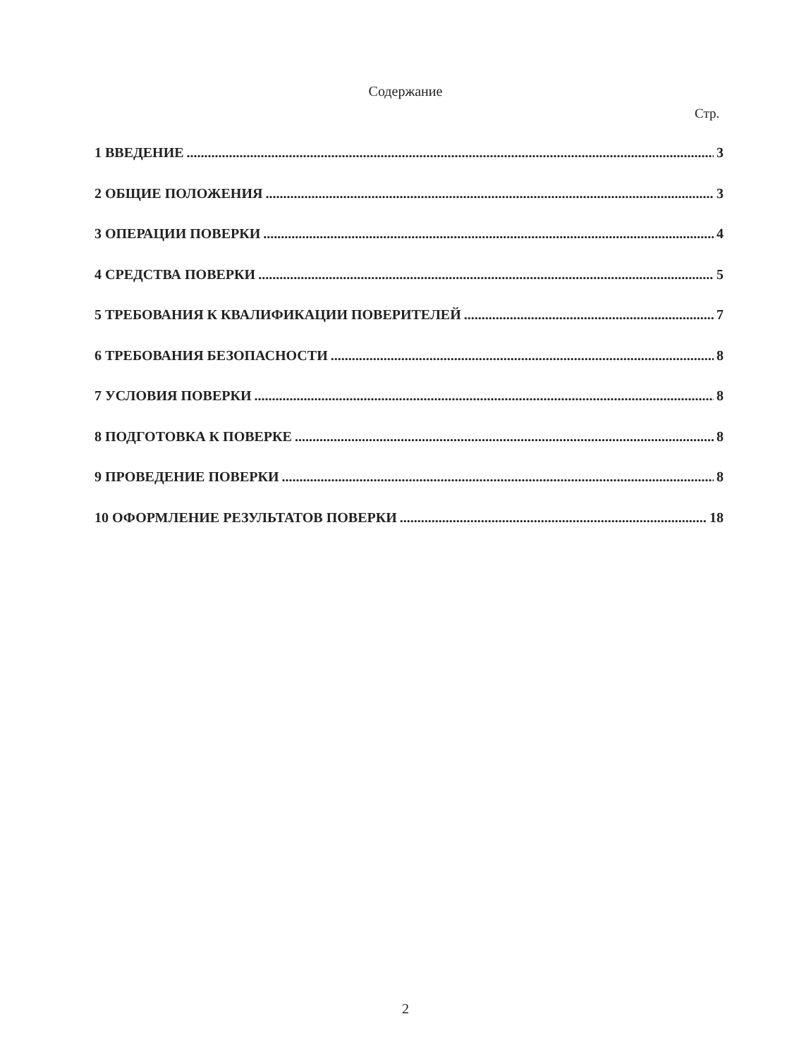Содержание
Стр.
1 ВВЕДЕНИЕ 3
2 ОБЩИЕ ПОЛОЖЕНИЯ 3
3 ОПЕРАЦИИ ПОВЕРКИ 4
4 СРЕДСТВА ПОВЕРКИ 5
5 ТРЕБОВАНИЯ К КВАЛИФИКАЦИИ ПОВЕРИТЕЛЕЙ 7
6 ТРЕБОВАНИЯ БЕЗОПАСНОСТИ 8
7 УСЛОВИЯ ПОВЕРКИ 8
8 ПОДГОТОВКА К ПОВЕРКЕ 8
9 ПРОВЕДЕНИЕ ПОВЕРКИ 8
10 ОФОРМЛЕНИЕ РЕЗУЛЬТАТОВ ПОВЕРКИ 18
2